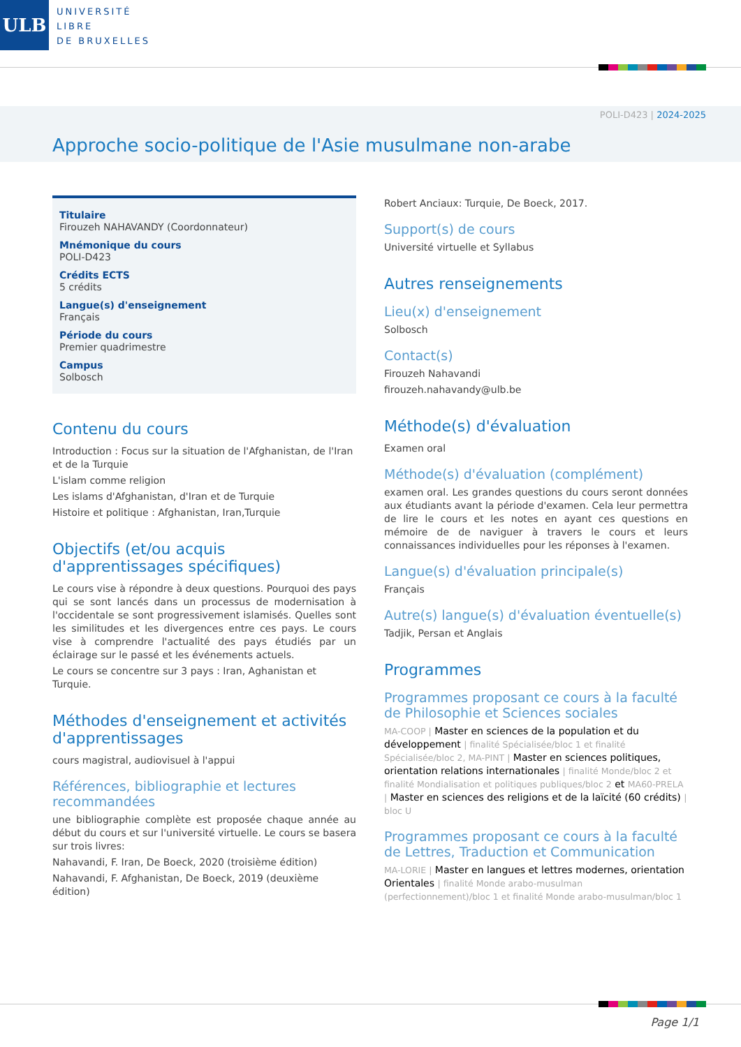ULB
UNIVERSITÉ
LIBRE
DE BRUXELLES
POLI-D423 | 2024-2025
Approche socio-politique de l'Asie musulmane non-arabe
Titulaire
Firouzeh NAHAVANDY (Coordonnateur)
Mnémonique du cours
POLI-D423
Crédits ECTS
5 crédits
Langue(s) d'enseignement
Français
Période du cours
Premier quadrimestre
Campus
Solbosch
Contenu du cours
Introduction : Focus sur la situation de l'Afghanistan, de l'Iran et de la Turquie
L'islam comme religion
Les islams d'Afghanistan, d'Iran et de Turquie
Histoire et politique : Afghanistan, Iran,Turquie
Objectifs (et/ou acquis d'apprentissages spécifiques)
Le cours vise à répondre à deux questions. Pourquoi des pays qui se sont lancés dans un processus de modernisation à l'occidentale se sont progressivement islamisés. Quelles sont les similitudes et les divergences entre ces pays. Le cours vise à comprendre l'actualité des pays étudiés par un éclairage sur le passé et les événements actuels.
Le cours se concentre sur 3 pays : Iran, Aghanistan et Turquie.
Méthodes d'enseignement et activités d'apprentissages
cours magistral, audiovisuel à l'appui
Références, bibliographie et lectures recommandées
une bibliographie complète est proposée chaque année au début du cours et sur l'université virtuelle. Le cours se basera sur trois livres:
Nahavandi, F. Iran, De Boeck, 2020 (troisième édition)
Nahavandi, F. Afghanistan, De Boeck, 2019 (deuxième édition)
Robert Anciaux: Turquie, De Boeck, 2017.
Support(s) de cours
Université virtuelle et Syllabus
Autres renseignements
Lieu(x) d'enseignement
Solbosch
Contact(s)
Firouzeh Nahavandi
firouzeh.nahavandy@ulb.be
Méthode(s) d'évaluation
Examen oral
Méthode(s) d'évaluation (complément)
examen oral. Les grandes questions du cours seront données aux étudiants avant la période d'examen. Cela leur permettra de lire le cours et les notes en ayant ces questions en mémoire de de naviguer à travers le cours et leurs connaissances individuelles pour les réponses à l'examen.
Langue(s) d'évaluation principale(s)
Français
Autre(s) langue(s) d'évaluation éventuelle(s)
Tadjik, Persan et Anglais
Programmes
Programmes proposant ce cours à la faculté de Philosophie et Sciences sociales
MA-COOP | Master en sciences de la population et du développement | finalité Spécialisée/bloc 1 et finalité Spécialisée/bloc 2, MA-PINT | Master en sciences politiques, orientation relations internationales | finalité Monde/bloc 2 et finalité Mondialisation et politiques publiques/bloc 2 et MA60-PRELA | Master en sciences des religions et de la laïcité (60 crédits) | bloc U
Programmes proposant ce cours à la faculté de Lettres, Traduction et Communication
MA-LORIE | Master en langues et lettres modernes, orientation Orientales | finalité Monde arabo-musulman (perfectionnement)/bloc 1 et finalité Monde arabo-musulman/bloc 1
Page 1/1